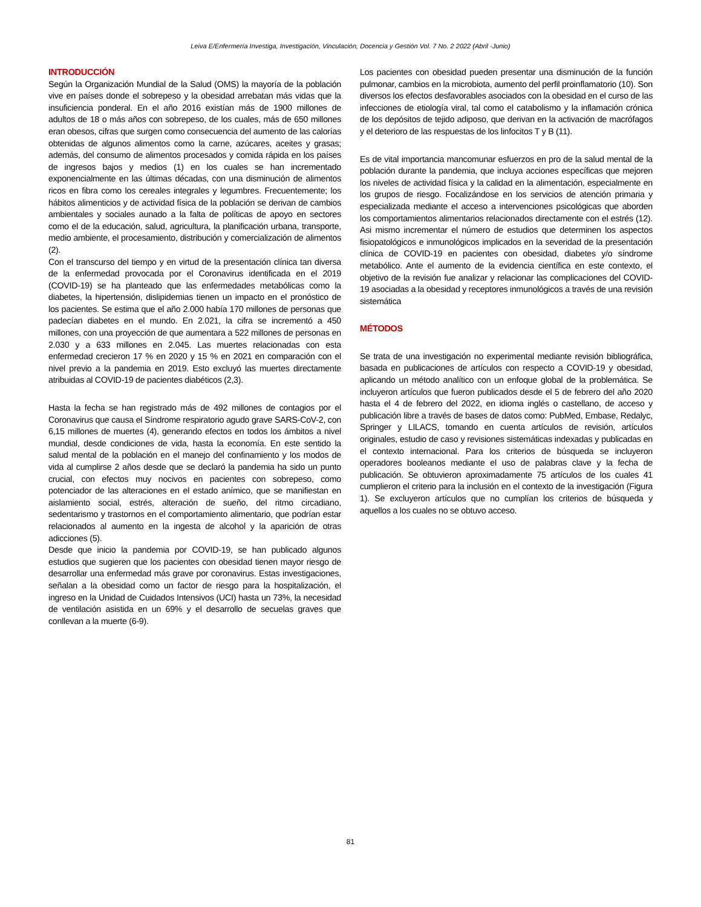Leiva E/Enfermería Investiga, Investigación, Vinculación, Docencia y Gestión Vol. 7 No. 2 2022 (Abril -Junio)
INTRODUCCIÓN
Según la Organización Mundial de la Salud (OMS) la mayoría de la población vive en países donde el sobrepeso y la obesidad arrebatan más vidas que la insuficiencia ponderal. En el año 2016 existían más de 1900 millones de adultos de 18 o más años con sobrepeso, de los cuales, más de 650 millones eran obesos, cifras que surgen como consecuencia del aumento de las calorías obtenidas de algunos alimentos como la carne, azúcares, aceites y grasas; además, del consumo de alimentos procesados y comida rápida en los países de ingresos bajos y medios (1) en los cuales se han incrementado exponencialmente en las últimas décadas, con una disminución de alimentos ricos en fibra como los cereales integrales y legumbres. Frecuentemente; los hábitos alimenticios y de actividad física de la población se derivan de cambios ambientales y sociales aunado a la falta de políticas de apoyo en sectores como el de la educación, salud, agricultura, la planificación urbana, transporte, medio ambiente, el procesamiento, distribución y comercialización de alimentos (2).
Con el transcurso del tiempo y en virtud de la presentación clínica tan diversa de la enfermedad provocada por el Coronavirus identificada en el 2019 (COVID-19) se ha planteado que las enfermedades metabólicas como la diabetes, la hipertensión, dislipidemias tienen un impacto en el pronóstico de los pacientes. Se estima que el año 2.000 había 170 millones de personas que padecían diabetes en el mundo. En 2.021, la cifra se incrementó a 450 millones, con una proyección de que aumentara a 522 millones de personas en 2.030 y a 633 millones en 2.045. Las muertes relacionadas con esta enfermedad crecieron 17 % en 2020 y 15 % en 2021 en comparación con el nivel previo a la pandemia en 2019. Esto excluyó las muertes directamente atribuidas al COVID-19 de pacientes diabéticos (2,3).
Hasta la fecha se han registrado más de 492 millones de contagios por el Coronavirus que causa el Síndrome respiratorio agudo grave SARS-CoV-2, con 6,15 millones de muertes (4), generando efectos en todos los ámbitos a nivel mundial, desde condiciones de vida, hasta la economía. En este sentido la salud mental de la población en el manejo del confinamiento y los modos de vida al cumplirse 2 años desde que se declaró la pandemia ha sido un punto crucial, con efectos muy nocivos en pacientes con sobrepeso, como potenciador de las alteraciones en el estado anímico, que se manifiestan en aislamiento social, estrés, alteración de sueño, del ritmo circadiano, sedentarismo y trastornos en el comportamiento alimentario, que podrían estar relacionados al aumento en la ingesta de alcohol y la aparición de otras adicciones (5).
Desde que inicio la pandemia por COVID-19, se han publicado algunos estudios que sugieren que los pacientes con obesidad tienen mayor riesgo de desarrollar una enfermedad más grave por coronavirus. Estas investigaciones, señalan a la obesidad como un factor de riesgo para la hospitalización, el ingreso en la Unidad de Cuidados Intensivos (UCI) hasta un 73%, la necesidad de ventilación asistida en un 69% y el desarrollo de secuelas graves que conllevan a la muerte (6-9).
Los pacientes con obesidad pueden presentar una disminución de la función pulmonar, cambios en la microbiota, aumento del perfil proinflamatorio (10). Son diversos los efectos desfavorables asociados con la obesidad en el curso de las infecciones de etiología viral, tal como el catabolismo y la inflamación crónica de los depósitos de tejido adiposo, que derivan en la activación de macrófagos y el deterioro de las respuestas de los linfocitos T y B (11).
Es de vital importancia mancomunar esfuerzos en pro de la salud mental de la población durante la pandemia, que incluya acciones específicas que mejoren los niveles de actividad física y la calidad en la alimentación, especialmente en los grupos de riesgo. Focalizándose en los servicios de atención primaria y especializada mediante el acceso a intervenciones psicológicas que aborden los comportamientos alimentarios relacionados directamente con el estrés (12). Asi mismo incrementar el número de estudios que determinen los aspectos fisiopatológicos e inmunológicos implicados en la severidad de la presentación clínica de COVID-19 en pacientes con obesidad, diabetes y/o síndrome metabólico. Ante el aumento de la evidencia científica en este contexto, el objetivo de la revisión fue analizar y relacionar las complicaciones del COVID-19 asociadas a la obesidad y receptores inmunológicos a través de una revisión sistemática
MÉTODOS
Se trata de una investigación no experimental mediante revisión bibliográfica, basada en publicaciones de artículos con respecto a COVID-19 y obesidad, aplicando un método analítico con un enfoque global de la problemática. Se incluyeron artículos que fueron publicados desde el 5 de febrero del año 2020 hasta el 4 de febrero del 2022, en idioma inglés o castellano, de acceso y publicación libre a través de bases de datos como: PubMed, Embase, Redalyc, Springer y LILACS, tomando en cuenta artículos de revisión, artículos originales, estudio de caso y revisiones sistemáticas indexadas y publicadas en el contexto internacional. Para los criterios de búsqueda se incluyeron operadores booleanos mediante el uso de palabras clave y la fecha de publicación. Se obtuvieron aproximadamente 75 artículos de los cuales 41 cumplieron el criterio para la inclusión en el contexto de la investigación (Figura 1). Se excluyeron artículos que no cumplían los criterios de búsqueda y aquellos a los cuales no se obtuvo acceso.
81